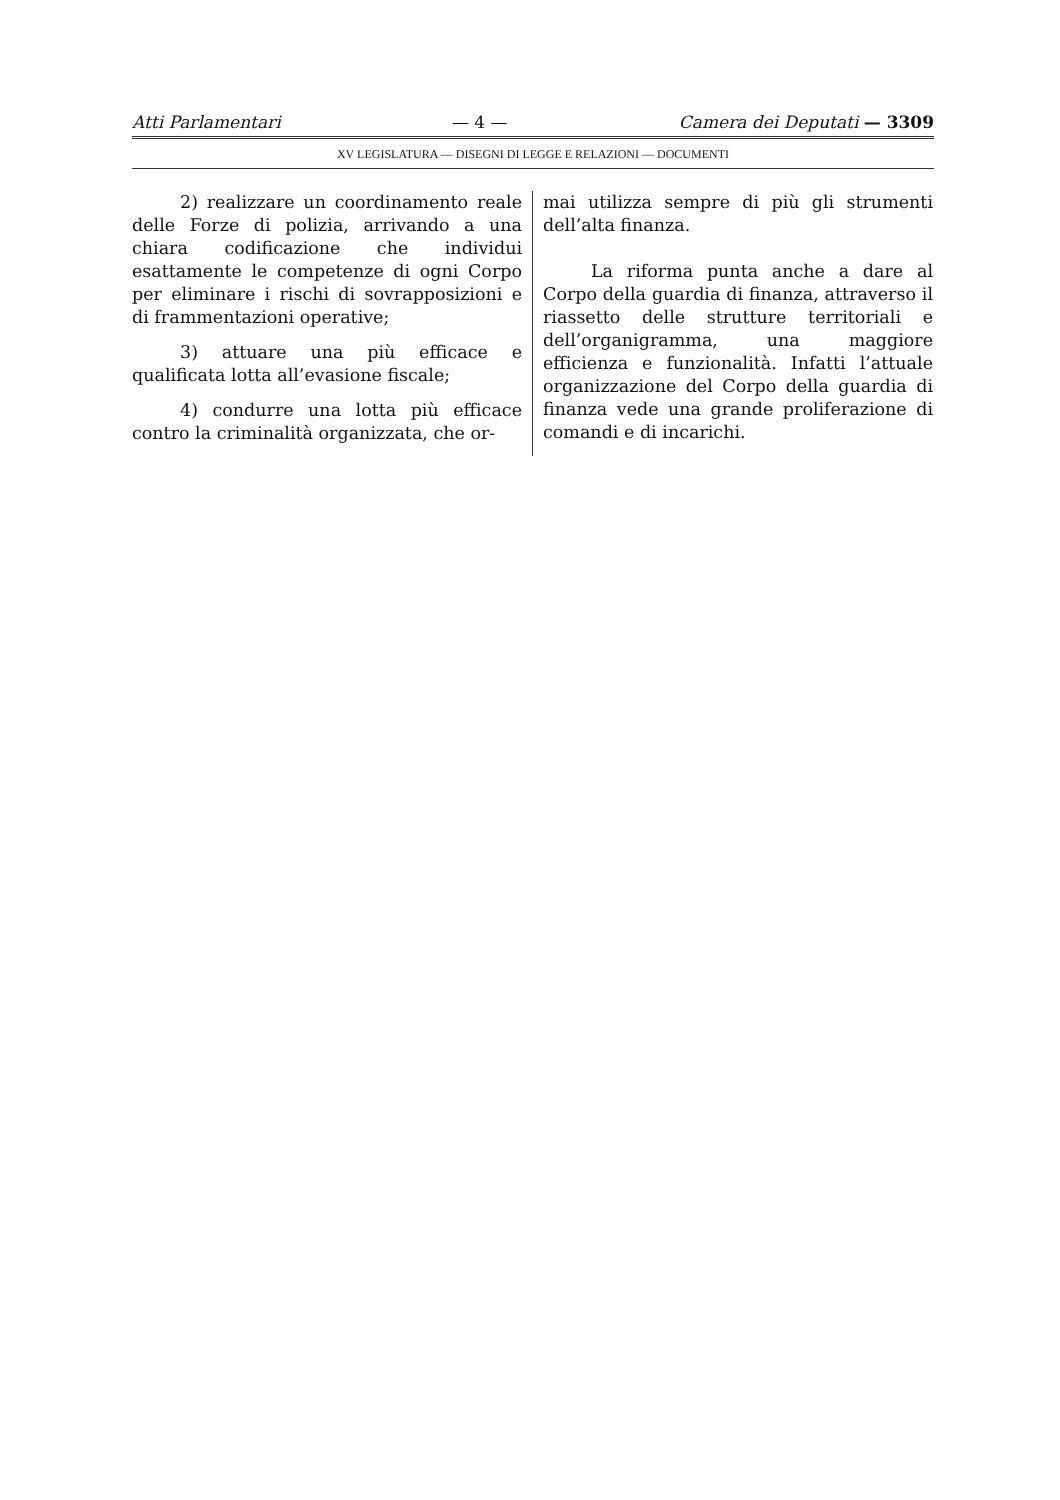Atti Parlamentari — 4 — Camera dei Deputati — 3309
XV LEGISLATURA — DISEGNI DI LEGGE E RELAZIONI — DOCUMENTI
2) realizzare un coordinamento reale delle Forze di polizia, arrivando a una chiara codificazione che individui esattamente le competenze di ogni Corpo per eliminare i rischi di sovrapposizioni e di frammentazioni operative;
3) attuare una più efficace e qualificata lotta all’evasione fiscale;
4) condurre una lotta più efficace contro la criminalità organizzata, che or-
mai utilizza sempre di più gli strumenti dell’alta finanza.
La riforma punta anche a dare al Corpo della guardia di finanza, attraverso il riassetto delle strutture territoriali e dell’organigramma, una maggiore efficienza e funzionalità. Infatti l’attuale organizzazione del Corpo della guardia di finanza vede una grande proliferazione di comandi e di incarichi.